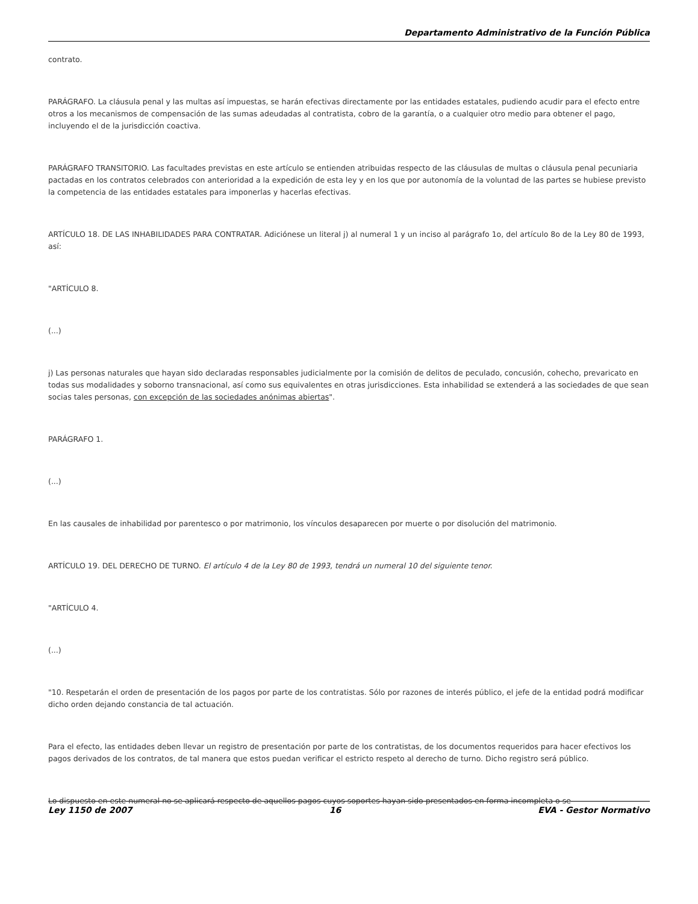Departamento Administrativo de la Función Pública
contrato.
PARÁGRAFO. La cláusula penal y las multas así impuestas, se harán efectivas directamente por las entidades estatales, pudiendo acudir para el efecto entre otros a los mecanismos de compensación de las sumas adeudadas al contratista, cobro de la garantía, o a cualquier otro medio para obtener el pago, incluyendo el de la jurisdicción coactiva.
PARÁGRAFO TRANSITORIO. Las facultades previstas en este artículo se entienden atribuidas respecto de las cláusulas de multas o cláusula penal pecuniaria pactadas en los contratos celebrados con anterioridad a la expedición de esta ley y en los que por autonomía de la voluntad de las partes se hubiese previsto la competencia de las entidades estatales para imponerlas y hacerlas efectivas.
ARTÍCULO 18. DE LAS INHABILIDADES PARA CONTRATAR. Adiciónese un literal j) al numeral 1 y un inciso al parágrafo 1o, del artículo 8o de la Ley 80 de 1993, así:
"ARTÍCULO 8.
(...)
j) Las personas naturales que hayan sido declaradas responsables judicialmente por la comisión de delitos de peculado, concusión, cohecho, prevaricato en todas sus modalidades y soborno transnacional, así como sus equivalentes en otras jurisdicciones. Esta inhabilidad se extenderá a las sociedades de que sean socias tales personas, con excepción de las sociedades anónimas abiertas".
PARÁGRAFO 1.
(...)
En las causales de inhabilidad por parentesco o por matrimonio, los vínculos desaparecen por muerte o por disolución del matrimonio.
ARTÍCULO 19. DEL DERECHO DE TURNO. El artículo 4 de la Ley 80 de 1993, tendrá un numeral 10 del siguiente tenor.
"ARTÍCULO 4.
(...)
"10. Respetarán el orden de presentación de los pagos por parte de los contratistas. Sólo por razones de interés público, el jefe de la entidad podrá modificar dicho orden dejando constancia de tal actuación.
Para el efecto, las entidades deben llevar un registro de presentación por parte de los contratistas, de los documentos requeridos para hacer efectivos los pagos derivados de los contratos, de tal manera que estos puedan verificar el estricto respeto al derecho de turno. Dicho registro será público.
Lo dispuesto en este numeral no se aplicará respecto de aquellos pagos cuyos soportes hayan sido presentados en forma incompleta o se
Ley 1150 de 2007 16 EVA - Gestor Normativo